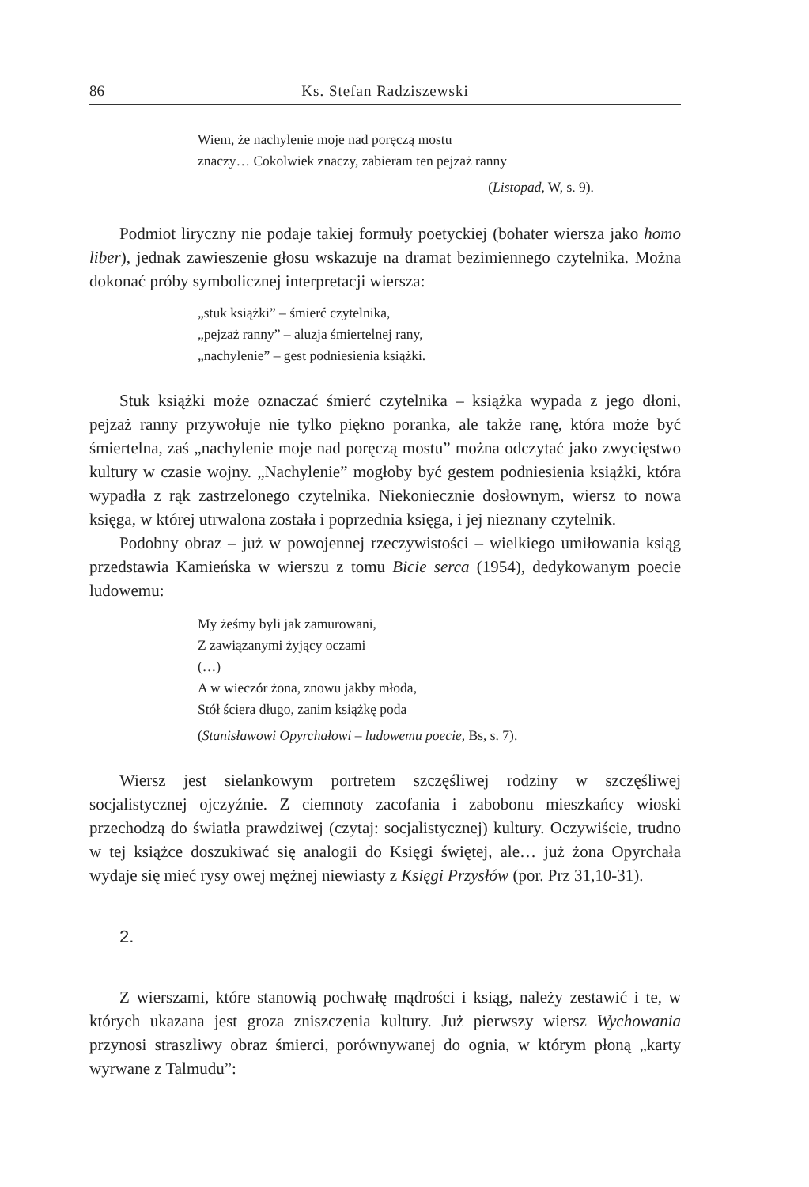86 Ks. Stefan Radziszewski
Wiem, że nachylenie moje nad poręczą mostu
znaczy… Cokolwiek znaczy, zabieram ten pejzaż ranny
(Listopad, W, s. 9).
Podmiot liryczny nie podaje takiej formuły poetyckiej (bohater wiersza jako homo liber), jednak zawieszenie głosu wskazuje na dramat bezimiennego czytelnika. Można dokonać próby symbolicznej interpretacji wiersza:
„stuk książki” – śmierć czytelnika,
„pejzaż ranny” – aluzja śmiertelnej rany,
„nachylenie” – gest podniesienia książki.
Stuk książki może oznaczać śmierć czytelnika – książka wypada z jego dłoni, pejzaż ranny przywołuje nie tylko piękno poranka, ale także ranę, która może być śmiertelna, zaś „nachylenie moje nad poręczą mostu” można odczytać jako zwycięstwo kultury w czasie wojny. „Nachylenie” mogłoby być gestem podniesienia książki, która wypadła z rąk zastrzelonego czytelnika. Niekoniecznie dosłownym, wiersz to nowa księga, w której utrwalona została i poprzednia księga, i jej nieznany czytelnik.
Podobny obraz – już w powojennej rzeczywistości – wielkiego umiłowania ksiąg przedstawia Kamieńska w wierszu z tomu Bicie serca (1954), dedykowanym poecie ludowemu:
My żeśmy byli jak zamurowani,
Z zawiązanymi żyjący oczami
(…)
A w wieczór żona, znowu jakby młoda,
Stół ściera długo, zanim książkę poda
(Stanisławowi Opyrchałowi – ludowemu poecie, Bs, s. 7).
Wiersz jest sielankowym portretem szczęśliwej rodziny w szczęśliwej socjalistycznej ojczyźnie. Z ciemnoty zacofania i zabobonu mieszkańcy wioski przechodzą do światła prawdziwej (czytaj: socjalistycznej) kultury. Oczywiście, trudno w tej książce doszukiwać się analogii do Księgi świętej, ale… już żona Opyrchała wydaje się mieć rysy owej mężnej niewiasty z Księgi Przysłów (por. Prz 31,10-31).
2.
Z wierszami, które stanowią pochwałę mądrości i ksiąg, należy zestawić i te, w których ukazana jest groza zniszczenia kultury. Już pierwszy wiersz Wychowania przynosi straszliwy obraz śmierci, porównywanej do ognia, w którym płoną „karty wyrwane z Talmudu”: